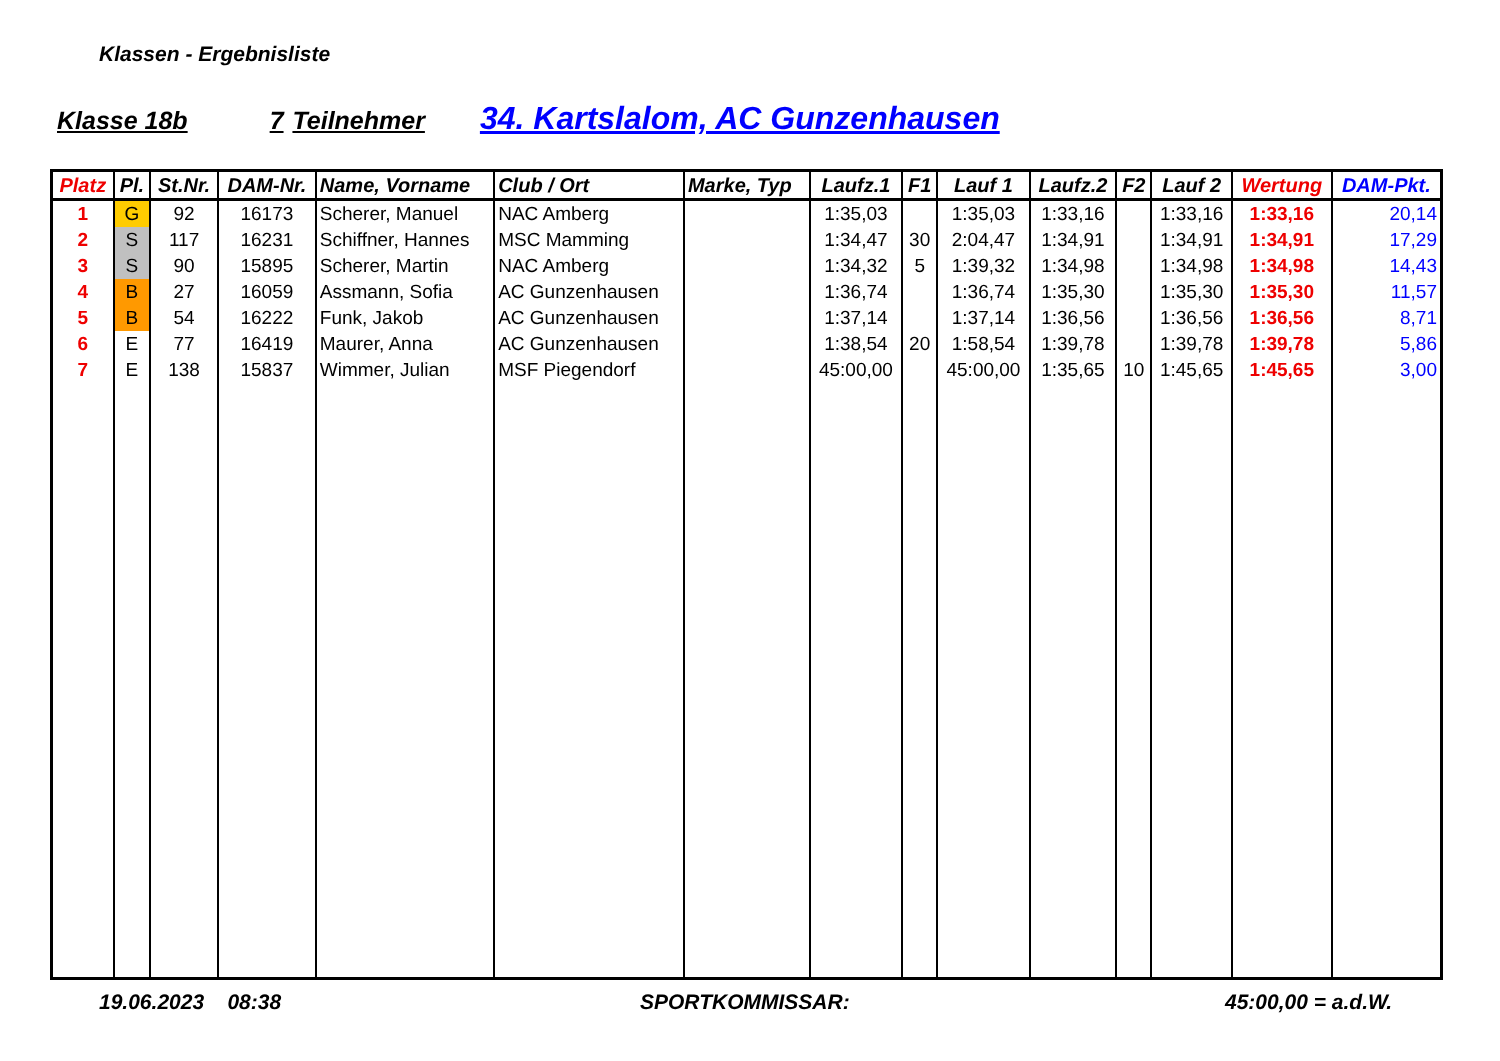Klassen - Ergebnisliste
Klasse 18b 7 Teilnehmer 34. Kartslalom, AC Gunzenhausen
| Platz | Pl. | St.Nr. | DAM-Nr. | Name, Vorname | Club / Ort | Marke, Typ | Laufz.1 | F1 | Lauf 1 | Laufz.2 | F2 | Lauf 2 | Wertung | DAM-Pkt. |
| --- | --- | --- | --- | --- | --- | --- | --- | --- | --- | --- | --- | --- | --- | --- |
| 1 | G | 92 | 16173 | Scherer, Manuel | NAC Amberg | | 1:35,03 | | 1:35,03 | 1:33,16 | | 1:33,16 | 1:33,16 | 20,14 |
| 2 | S | 117 | 16231 | Schiffner, Hannes | MSC Mamming | | 1:34,47 | 30 | 2:04,47 | 1:34,91 | | 1:34,91 | 1:34,91 | 17,29 |
| 3 | S | 90 | 15895 | Scherer, Martin | NAC Amberg | | 1:34,32 | 5 | 1:39,32 | 1:34,98 | | 1:34,98 | 1:34,98 | 14,43 |
| 4 | B | 27 | 16059 | Assmann, Sofia | AC Gunzenhausen | | 1:36,74 | | 1:36,74 | 1:35,30 | | 1:35,30 | 1:35,30 | 11,57 |
| 5 | B | 54 | 16222 | Funk, Jakob | AC Gunzenhausen | | 1:37,14 | | 1:37,14 | 1:36,56 | | 1:36,56 | 1:36,56 | 8,71 |
| 6 | E | 77 | 16419 | Maurer, Anna | AC Gunzenhausen | | 1:38,54 | 20 | 1:58,54 | 1:39,78 | | 1:39,78 | 1:39,78 | 5,86 |
| 7 | E | 138 | 15837 | Wimmer, Julian | MSF Piegendorf | | 45:00,00 | | 45:00,00 | 1:35,65 | 10 | 1:45,65 | 1:45,65 | 3,00 |
19.06.2023 08:38 SPORTKOMMISSAR: 45:00,00 = a.d.W.